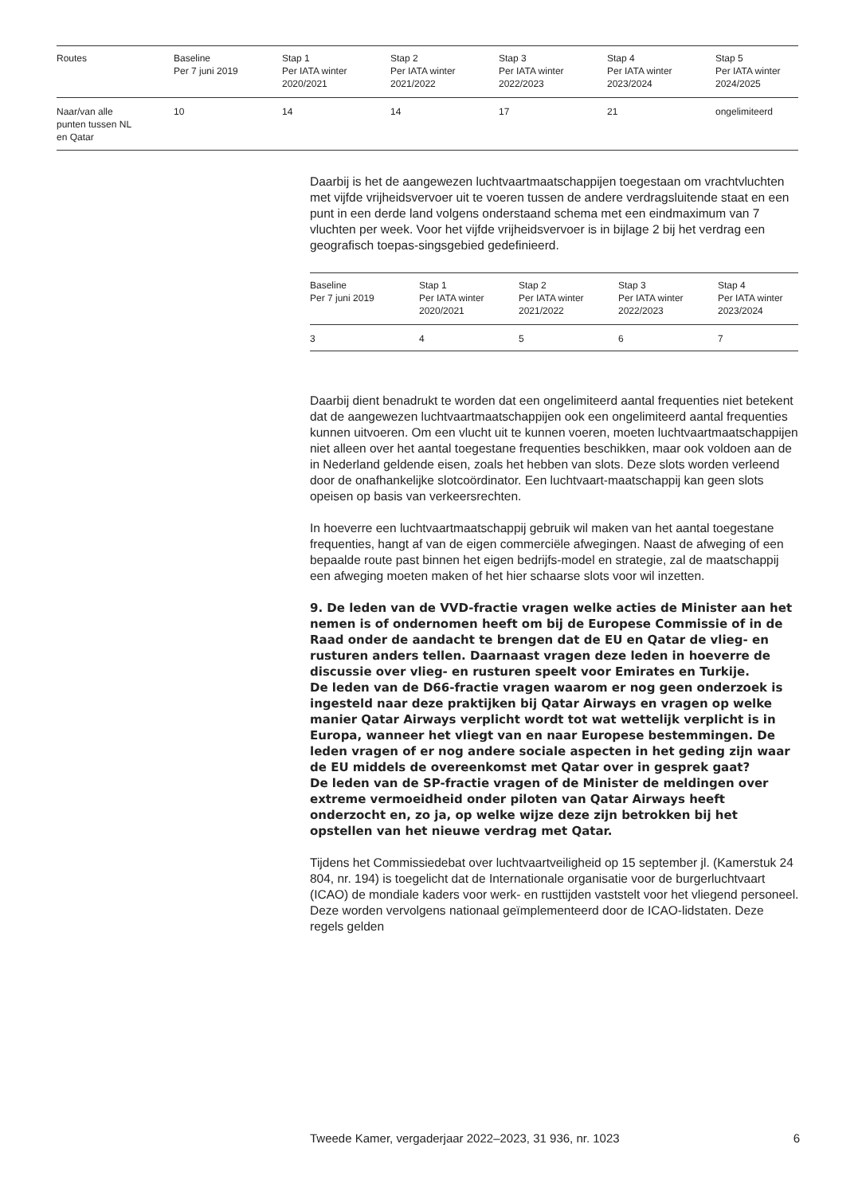| Routes | Baseline Per 7 juni 2019 | Stap 1 Per IATA winter 2020/2021 | Stap 2 Per IATA winter 2021/2022 | Stap 3 Per IATA winter 2022/2023 | Stap 4 Per IATA winter 2023/2024 | Stap 5 Per IATA winter 2024/2025 |
| --- | --- | --- | --- | --- | --- | --- |
| Naar/van alle punten tussen NL en Qatar | 10 | 14 | 14 | 17 | 21 | ongelimiteerd |
Daarbij is het de aangewezen luchtvaartmaatschappijen toegestaan om vrachtvluchten met vijfde vrijheidsvervoer uit te voeren tussen de andere verdragsluitende staat en een punt in een derde land volgens onderstaand schema met een eindmaximum van 7 vluchten per week. Voor het vijfde vrijheidsvervoer is in bijlage 2 bij het verdrag een geografisch toepas-singsgebied gedefinieerd.
| Baseline Per 7 juni 2019 | Stap 1 Per IATA winter 2020/2021 | Stap 2 Per IATA winter 2021/2022 | Stap 3 Per IATA winter 2022/2023 | Stap 4 Per IATA winter 2023/2024 |
| --- | --- | --- | --- | --- |
| 3 | 4 | 5 | 6 | 7 |
Daarbij dient benadrukt te worden dat een ongelimiteerd aantal frequenties niet betekent dat de aangewezen luchtvaartmaatschappijen ook een ongelimiteerd aantal frequenties kunnen uitvoeren. Om een vlucht uit te kunnen voeren, moeten luchtvaartmaatschappijen niet alleen over het aantal toegestane frequenties beschikken, maar ook voldoen aan de in Nederland geldende eisen, zoals het hebben van slots. Deze slots worden verleend door de onafhankelijke slotcoördinator. Een luchtvaart-maatschappij kan geen slots opeisen op basis van verkeersrechten.
In hoeverre een luchtvaartmaatschappij gebruik wil maken van het aantal toegestane frequenties, hangt af van de eigen commerciële afwegingen. Naast de afweging of een bepaalde route past binnen het eigen bedrijfs-model en strategie, zal de maatschappij een afweging moeten maken of het hier schaarse slots voor wil inzetten.
9. De leden van de VVD-fractie vragen welke acties de Minister aan het nemen is of ondernomen heeft om bij de Europese Commissie of in de Raad onder de aandacht te brengen dat de EU en Qatar de vlieg- en rusturen anders tellen. Daarnaast vragen deze leden in hoeverre de discussie over vlieg- en rusturen speelt voor Emirates en Turkije.
De leden van de D66-fractie vragen waarom er nog geen onderzoek is ingesteld naar deze praktijken bij Qatar Airways en vragen op welke manier Qatar Airways verplicht wordt tot wat wettelijk verplicht is in Europa, wanneer het vliegt van en naar Europese bestemmingen. De leden vragen of er nog andere sociale aspecten in het geding zijn waar de EU middels de overeenkomst met Qatar over in gesprek gaat?
De leden van de SP-fractie vragen of de Minister de meldingen over extreme vermoeidheid onder piloten van Qatar Airways heeft onderzocht en, zo ja, op welke wijze deze zijn betrokken bij het opstellen van het nieuwe verdrag met Qatar.
Tijdens het Commissiedebat over luchtvaartveiligheid op 15 september jl. (Kamerstuk 24 804, nr. 194) is toegelicht dat de Internationale organisatie voor de burgerluchtvaart (ICAO) de mondiale kaders voor werk- en rusttijden vaststelt voor het vliegend personeel. Deze worden vervolgens nationaal geïmplementeerd door de ICAO-lidstaten. Deze regels gelden
Tweede Kamer, vergaderjaar 2022–2023, 31 936, nr. 1023 6